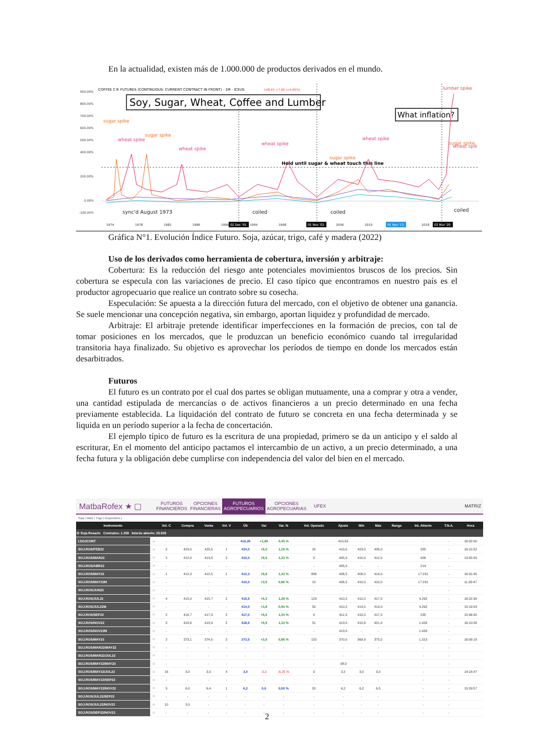En la actualidad, existen más de 1.000.000 de productos derivados en el mundo.
900.00%
800.00%
700.00%
600.00%
500.00%
400.00%
200.00%
0.00%
-100.00%
COFFEE C® FUTURES (CONTINUOUS: CURRENT CONTRACT IN FRONT) · 1M · ICEUS
148.45 +7.00 (+4.95%)
Soy, Sugar, Wheat, Coffee and Lumber
What inflation?
lumber spike
sugar spike
sugar spike
sugar spike
sugar spike
wheat spike
wheat spike
wheat spike
wheat spike
wheat spik
Hold until sugar & wheat touch this line
sync'd August 1973
coiled
coiled
coiled
1974
1978
1982
1986
1990
1994
1998
2006
2010
2018
02 Dec '91
01 Nov '02
01 Nov '13
02 Mar '20
Gráfica N°1. Evolución Índice Futuro. Soja, azúcar, trigo, café y madera (2022)
Uso de los derivados como herramienta de cobertura, inversión y arbitraje:
Cobertura: Es la reducción del riesgo ante potenciales movimientos bruscos de los precios. Sin cobertura se especula con las variaciones de precio. El caso típico que encontramos en nuestro país es el productor agropecuario que realice un contrato sobre su cosecha.
Especulación: Se apuesta a la dirección futura del mercado, con el objetivo de obtener una ganancia. Se suele mencionar una concepción negativa, sin embargo, aportan liquidez y profundidad de mercado.
Arbitraje: El arbitraje pretende identificar imperfecciones en la formación de precios, con tal de tomar posiciones en los mercados, que le produzcan un beneficio económico cuando tal irregularidad transitoria haya finalizado. Su objetivo es aprovechar los períodos de tiempo en donde los mercados están desarbitrados.
Futuros
El futuro es un contrato por el cual dos partes se obligan mutuamente, una a comprar y otra a vender, una cantidad estipulada de mercancías o de activos financieros a un precio determinado en una fecha previamente establecida. La liquidación del contrato de futuro se concreta en una fecha determinada y se liquida en un período superior a la fecha de concertación.
El ejemplo típico de futuro es la escritura de una propiedad, primero se da un anticipo y el saldo al escriturar, En el momento del anticipo pactamos el intercambio de un activo, a un precio determinado, a una fecha futura y la obligación debe cumplirse con independencia del valor del bien en el mercado.
MatbaRofex ★ ▢ FUTUROS
FINANCIEROS OPCIONES
FINANCIERAS FUTUROS
AGROPECUARIOS OPCIONES
AGROPECUARIAS UFEX MATRIZ
Soja | Maíz | Trigo | Disponibles |
| Instrumento | | Vol. C | Compra | Venta | Vol. V | Últ | Var | Var. % | Vol. Operado | Ajuste | Mín | Máx | Range | Int. Abierto | T.N.A. | Hora |
| --- | --- | --- | --- | --- | --- | --- | --- | --- | --- | --- | --- | --- | --- | --- | --- | --- |
| ⊙ Soja Rosario Contratos: 1.359 Interés abierto: 25.929 | | | | | | | | | | | | | | | | |
| I.SOJCONT | ☆ | - | - | - | - | 416,26 | +1,86 | 0,45 % | - | 410,89 | - | - | | - | - | 16:32:00 |
| SOJ.ROS/FEB22 | ☆ | 2 | 423,0 | 425,5 | 1 | 424,0 | +5,0 | 1,19 % | 20 | 419,0 | 423,0 | 426,0 | | 285 | - | 16:15:52 |
| SOJ.ROS/MAR22 | ☆ | 2 | 412,0 | 413,8 | 2 | 410,0 | +5,0 | 1,23 % | 3 | 405,0 | 410,0 | 412,0 | | 926 | - | 13:35:59 |
| SOJ.ROS/ABR22 | ☆ | - | - | - | - | - | - | - | - | 405,0 | - | - | | 214 | - | |
| SOJ.ROS/MAY22 | ☆ | 1 | 412,3 | 412,5 | 1 | 412,3 | +5,8 | 1,43 % | 886 | 406,5 | 408,0 | 414,0 | | 17.231 | - | 16:31:45 |
| SOJ.ROS/MAY22M | ☆ | - | - | - | - | 410,0 | +3,5 | 0,86 % | 10 | 406,5 | 410,0 | 410,0 | | 17.231 | - | 11:33:47 |
| SOJ.ROS/JUN22 | ☆ | - | - | - | - | - | - | - | - | - | - | - | | - | - | |
| SOJ.ROS/JUL22 | ☆ | 4 | 415,0 | 415,7 | 2 | 415,5 | +5,3 | 1,29 % | 129 | 410,2 | 412,0 | 417,0 | | 4.292 | - | 16:22:39 |
| SOJ.ROS/JUL22M | ☆ | - | - | - | - | 414,0 | +3,8 | 0,93 % | 50 | 410,2 | 414,0 | 414,0 | | 4.292 | - | 15:19:03 |
| SOJ.ROS/SEP22 | ☆ | 2 | 416,7 | 417,3 | 2 | 417,0 | +5,5 | 1,34 % | 9 | 411,5 | 415,0 | 417,0 | | 235 | - | 15:46:40 |
| SOJ.ROS/NOV22 | ☆ | 5 | 418,6 | 418,9 | 2 | 418,5 | +5,5 | 1,33 % | 51 | 413,0 | 415,6 | 421,0 | | 1.433 | - | 16:10:08 |
| SOJ.ROS/NOV22M | ☆ | - | - | - | - | - | - | - | - | 413,0 | - | - | | 1.433 | - | |
| SOJ.ROS/MAY23 | ☆ | 2 | 373,1 | 374,5 | 2 | 373,5 | +3,5 | 0,95 % | 155 | 370,0 | 369,9 | 375,0 | | 1.313 | - | 16:09:18 |
| SOJ.ROS/MAR22/MAY22 | ☆ | - | - | - | - | - | - | - | - | - | - | - | | - | - | |
| SOJ.ROS/MAR22/JUL22 | ☆ | - | - | - | - | - | - | - | - | - | - | - | | - | - | |
| SOJ.ROS/MAY22/MAY23 | ☆ | - | - | - | - | - | - | - | - | -38,0 | - | - | | - | - | |
| SOJ.ROS/MAY22/JUL22 | ☆ | 16 | 3,0 | 3,3 | 4 | 3,0 | -0,2 | -6,25 % | 3 | 3,2 | 3,0 | 3,0 | | - | - | 14:18:47 |
| SOJ.ROS/MAY22/SEP22 | ☆ | - | - | - | - | - | - | - | - | - | - | - | | - | - | |
| SOJ.ROS/MAY22/NOV22 | ☆ | 5 | 6,0 | 6,4 | 1 | 6,2 | 0,0 | 0,00 % | 20 | 6,2 | 6,2 | 6,5 | | - | - | 15:29:57 |
| SOJ.ROS/JUL22/SEP22 | ☆ | - | - | - | - | - | - | - | - | - | - | - | | - | - | |
| SOJ.ROS/JUL22/NOV22 | ☆ | 10 | 3,0 | - | - | - | - | - | - | - | - | - | | - | - | |
| SOJ.ROS/SEP22/NOV22 | ☆ | - | - | - | - | - | - | - | - | - | - | - | | - | - | |
2